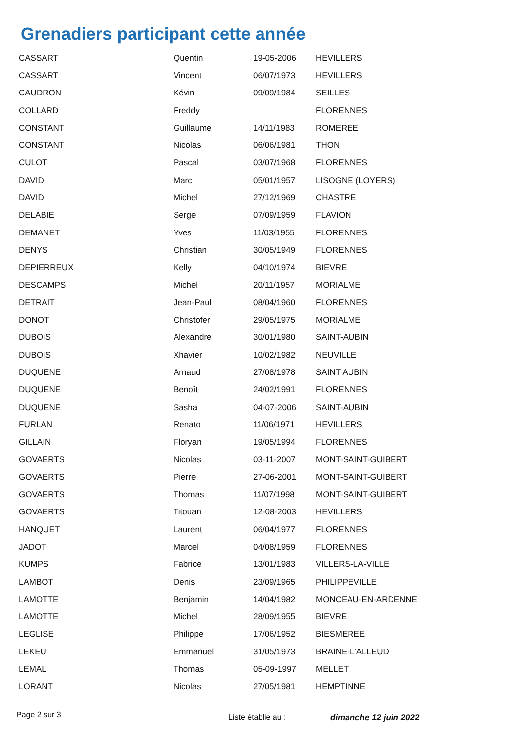Grenadiers participant cette année
| CASSART | Quentin | 19-05-2006 | HEVILLERS |
| CASSART | Vincent | 06/07/1973 | HEVILLERS |
| CAUDRON | Kévin | 09/09/1984 | SEILLES |
| COLLARD | Freddy | | FLORENNES |
| CONSTANT | Guillaume | 14/11/1983 | ROMEREE |
| CONSTANT | Nicolas | 06/06/1981 | THON |
| CULOT | Pascal | 03/07/1968 | FLORENNES |
| DAVID | Marc | 05/01/1957 | LISOGNE (LOYERS) |
| DAVID | Michel | 27/12/1969 | CHASTRE |
| DELABIE | Serge | 07/09/1959 | FLAVION |
| DEMANET | Yves | 11/03/1955 | FLORENNES |
| DENYS | Christian | 30/05/1949 | FLORENNES |
| DEPIERREUX | Kelly | 04/10/1974 | BIEVRE |
| DESCAMPS | Michel | 20/11/1957 | MORIALME |
| DETRAIT | Jean-Paul | 08/04/1960 | FLORENNES |
| DONOT | Christofer | 29/05/1975 | MORIALME |
| DUBOIS | Alexandre | 30/01/1980 | SAINT-AUBIN |
| DUBOIS | Xhavier | 10/02/1982 | NEUVILLE |
| DUQUENE | Arnaud | 27/08/1978 | SAINT AUBIN |
| DUQUENE | Benoît | 24/02/1991 | FLORENNES |
| DUQUENE | Sasha | 04-07-2006 | SAINT-AUBIN |
| FURLAN | Renato | 11/06/1971 | HEVILLERS |
| GILLAIN | Floryan | 19/05/1994 | FLORENNES |
| GOVAERTS | Nicolas | 03-11-2007 | MONT-SAINT-GUIBERT |
| GOVAERTS | Pierre | 27-06-2001 | MONT-SAINT-GUIBERT |
| GOVAERTS | Thomas | 11/07/1998 | MONT-SAINT-GUIBERT |
| GOVAERTS | Titouan | 12-08-2003 | HEVILLERS |
| HANQUET | Laurent | 06/04/1977 | FLORENNES |
| JADOT | Marcel | 04/08/1959 | FLORENNES |
| KUMPS | Fabrice | 13/01/1983 | VILLERS-LA-VILLE |
| LAMBOT | Denis | 23/09/1965 | PHILIPPEVILLE |
| LAMOTTE | Benjamin | 14/04/1982 | MONCEAU-EN-ARDENNE |
| LAMOTTE | Michel | 28/09/1955 | BIEVRE |
| LEGLISE | Philippe | 17/06/1952 | BIESMEREE |
| LEKEU | Emmanuel | 31/05/1973 | BRAINE-L'ALLEUD |
| LEMAL | Thomas | 05-09-1997 | MELLET |
| LORANT | Nicolas | 27/05/1981 | HEMPTINNE |
Page 2 sur 3 Liste établie au : dimanche 12 juin 2022